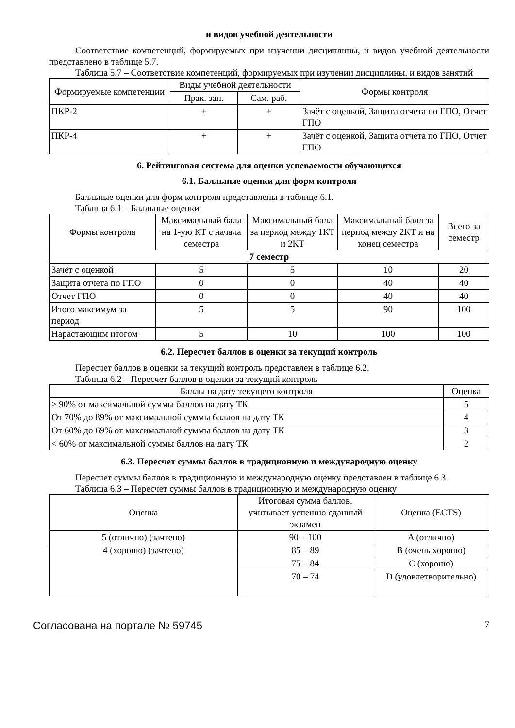и видов учебной деятельности
Соответствие компетенций, формируемых при изучении дисциплины, и видов учебной деятельности представлено в таблице 5.7.
Таблица 5.7 – Соответствие компетенций, формируемых при изучении дисциплины, и видов занятий
| Формируемые компетенции | Виды учебной деятельности | | Формы контроля |
| --- | --- | --- | --- |
| | Прак. зан. | Сам. раб. | |
| ПКР-2 | + | + | Зачёт с оценкой, Защита отчета по ГПО, Отчет ГПО |
| ПКР-4 | + | + | Зачёт с оценкой, Защита отчета по ГПО, Отчет ГПО |
6. Рейтинговая система для оценки успеваемости обучающихся
6.1. Балльные оценки для форм контроля
Балльные оценки для форм контроля представлены в таблице 6.1.
Таблица 6.1 – Балльные оценки
| Формы контроля | Максимальный балл на 1-ую КТ с начала семестра | Максимальный балл за период между 1КТ и 2КТ | Максимальный балл за период между 2КТ и на конец семестра | Всего за семестр |
| --- | --- | --- | --- | --- |
| 7 семестр | | | | |
| Зачёт с оценкой | 5 | 5 | 10 | 20 |
| Защита отчета по ГПО | 0 | 0 | 40 | 40 |
| Отчет ГПО | 0 | 0 | 40 | 40 |
| Итого максимум за период | 5 | 5 | 90 | 100 |
| Нарастающим итогом | 5 | 10 | 100 | 100 |
6.2. Пересчет баллов в оценки за текущий контроль
Пересчет баллов в оценки за текущий контроль представлен в таблице 6.2.
Таблица 6.2 – Пересчет баллов в оценки за текущий контроль
| Баллы на дату текущего контроля | Оценка |
| --- | --- |
| ≥ 90% от максимальной суммы баллов на дату ТК | 5 |
| От 70% до 89% от максимальной суммы баллов на дату ТК | 4 |
| От 60% до 69% от максимальной суммы баллов на дату ТК | 3 |
| < 60% от максимальной суммы баллов на дату ТК | 2 |
6.3. Пересчет суммы баллов в традиционную и международную оценку
Пересчет суммы баллов в традиционную и международную оценку представлен в таблице 6.3.
Таблица 6.3 – Пересчет суммы баллов в традиционную и международную оценку
| Оценка | Итоговая сумма баллов, учитывает успешно сданный экзамен | Оценка (ECTS) |
| --- | --- | --- |
| 5 (отлично) (зачтено) | 90 – 100 | A (отлично) |
| 4 (хорошо) (зачтено) | 85 – 89 | B (очень хорошо) |
| | 75 – 84 | C (хорошо) |
| | 70 – 74 | D (удовлетворительно) |
Согласована на портале № 59745 7